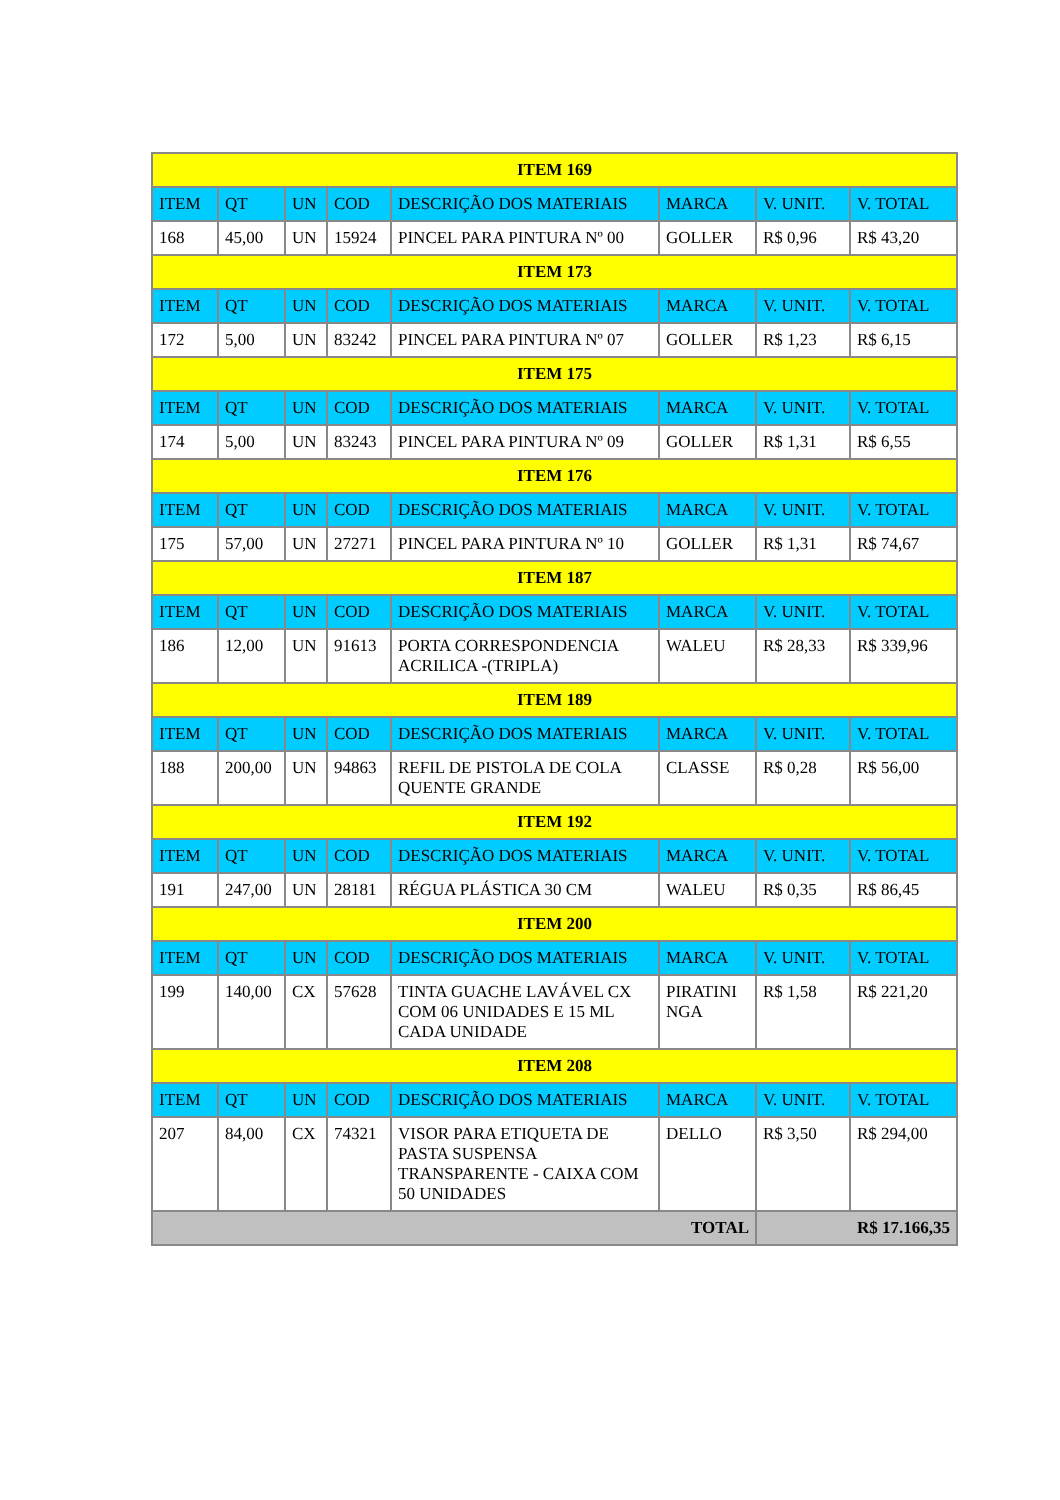| ITEM 169 | | | | | | | |
| ITEM | QT | UN | COD | DESCRIÇÃO DOS MATERIAIS | MARCA | V. UNIT. | V. TOTAL |
| 168 | 45,00 | UN | 15924 | PINCEL PARA PINTURA Nº 00 | GOLLER | R$ 0,96 | R$ 43,20 |
| ITEM 173 | | | | | | | |
| ITEM | QT | UN | COD | DESCRIÇÃO DOS MATERIAIS | MARCA | V. UNIT. | V. TOTAL |
| 172 | 5,00 | UN | 83242 | PINCEL PARA PINTURA Nº 07 | GOLLER | R$ 1,23 | R$ 6,15 |
| ITEM 175 | | | | | | | |
| ITEM | QT | UN | COD | DESCRIÇÃO DOS MATERIAIS | MARCA | V. UNIT. | V. TOTAL |
| 174 | 5,00 | UN | 83243 | PINCEL PARA PINTURA Nº 09 | GOLLER | R$ 1,31 | R$ 6,55 |
| ITEM 176 | | | | | | | |
| ITEM | QT | UN | COD | DESCRIÇÃO DOS MATERIAIS | MARCA | V. UNIT. | V. TOTAL |
| 175 | 57,00 | UN | 27271 | PINCEL PARA PINTURA Nº 10 | GOLLER | R$ 1,31 | R$ 74,67 |
| ITEM 187 | | | | | | | |
| ITEM | QT | UN | COD | DESCRIÇÃO DOS MATERIAIS | MARCA | V. UNIT. | V. TOTAL |
| 186 | 12,00 | UN | 91613 | PORTA CORRESPONDENCIA ACRILICA -(TRIPLA) | WALEU | R$ 28,33 | R$ 339,96 |
| ITEM 189 | | | | | | | |
| ITEM | QT | UN | COD | DESCRIÇÃO DOS MATERIAIS | MARCA | V. UNIT. | V. TOTAL |
| 188 | 200,00 | UN | 94863 | REFIL DE PISTOLA DE COLA QUENTE GRANDE | CLASSE | R$ 0,28 | R$ 56,00 |
| ITEM 192 | | | | | | | |
| ITEM | QT | UN | COD | DESCRIÇÃO DOS MATERIAIS | MARCA | V. UNIT. | V. TOTAL |
| 191 | 247,00 | UN | 28181 | RÉGUA PLÁSTICA 30 CM | WALEU | R$ 0,35 | R$ 86,45 |
| ITEM 200 | | | | | | | |
| ITEM | QT | UN | COD | DESCRIÇÃO DOS MATERIAIS | MARCA | V. UNIT. | V. TOTAL |
| 199 | 140,00 | CX | 57628 | TINTA GUACHE LAVÁVEL CX COM 06 UNIDADES E 15 ML CADA UNIDADE | PIRATINI NGA | R$ 1,58 | R$ 221,20 |
| ITEM 208 | | | | | | | |
| ITEM | QT | UN | COD | DESCRIÇÃO DOS MATERIAIS | MARCA | V. UNIT. | V. TOTAL |
| 207 | 84,00 | CX | 74321 | VISOR PARA ETIQUETA DE PASTA SUSPENSA TRANSPARENTE - CAIXA COM 50 UNIDADES | DELLO | R$ 3,50 | R$ 294,00 |
| TOTAL | | | | | | R$ 17.166,35 | |